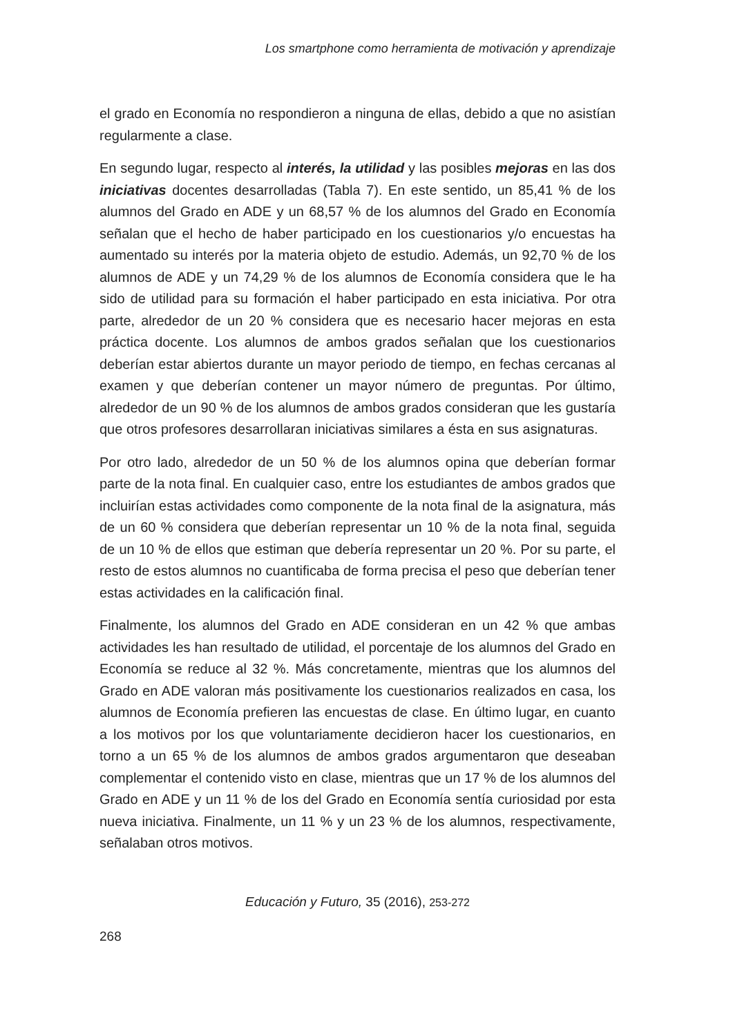Los smartphone como herramienta de motivación y aprendizaje
el grado en Economía no respondieron a ninguna de ellas, debido a que no asistían regularmente a clase.
En segundo lugar, respecto al interés, la utilidad y las posibles mejoras en las dos iniciativas docentes desarrolladas (Tabla 7). En este sentido, un 85,41 % de los alumnos del Grado en ADE y un 68,57 % de los alumnos del Grado en Economía señalan que el hecho de haber participado en los cuestionarios y/o encuestas ha aumentado su interés por la materia objeto de estudio. Además, un 92,70 % de los alumnos de ADE y un 74,29 % de los alumnos de Economía considera que le ha sido de utilidad para su formación el haber participado en esta iniciativa. Por otra parte, alrededor de un 20 % considera que es necesario hacer mejoras en esta práctica docente. Los alumnos de ambos grados señalan que los cuestionarios deberían estar abiertos durante un mayor periodo de tiempo, en fechas cercanas al examen y que deberían contener un mayor número de preguntas. Por último, alrededor de un 90 % de los alumnos de ambos grados consideran que les gustaría que otros profesores desarrollaran iniciativas similares a ésta en sus asignaturas.
Por otro lado, alrededor de un 50 % de los alumnos opina que deberían formar parte de la nota final. En cualquier caso, entre los estudiantes de ambos grados que incluirían estas actividades como componente de la nota final de la asignatura, más de un 60 % considera que deberían representar un 10 % de la nota final, seguida de un 10 % de ellos que estiman que debería representar un 20 %. Por su parte, el resto de estos alumnos no cuantificaba de forma precisa el peso que deberían tener estas actividades en la calificación final.
Finalmente, los alumnos del Grado en ADE consideran en un 42 % que ambas actividades les han resultado de utilidad, el porcentaje de los alumnos del Grado en Economía se reduce al 32 %. Más concretamente, mientras que los alumnos del Grado en ADE valoran más positivamente los cuestionarios realizados en casa, los alumnos de Economía prefieren las encuestas de clase. En último lugar, en cuanto a los motivos por los que voluntariamente decidieron hacer los cuestionarios, en torno a un 65 % de los alumnos de ambos grados argumentaron que deseaban complementar el contenido visto en clase, mientras que un 17 % de los alumnos del Grado en ADE y un 11 % de los del Grado en Economía sentía curiosidad por esta nueva iniciativa. Finalmente, un 11 % y un 23 % de los alumnos, respectivamente, señalaban otros motivos.
Educación y Futuro, 35 (2016), 253-272
268